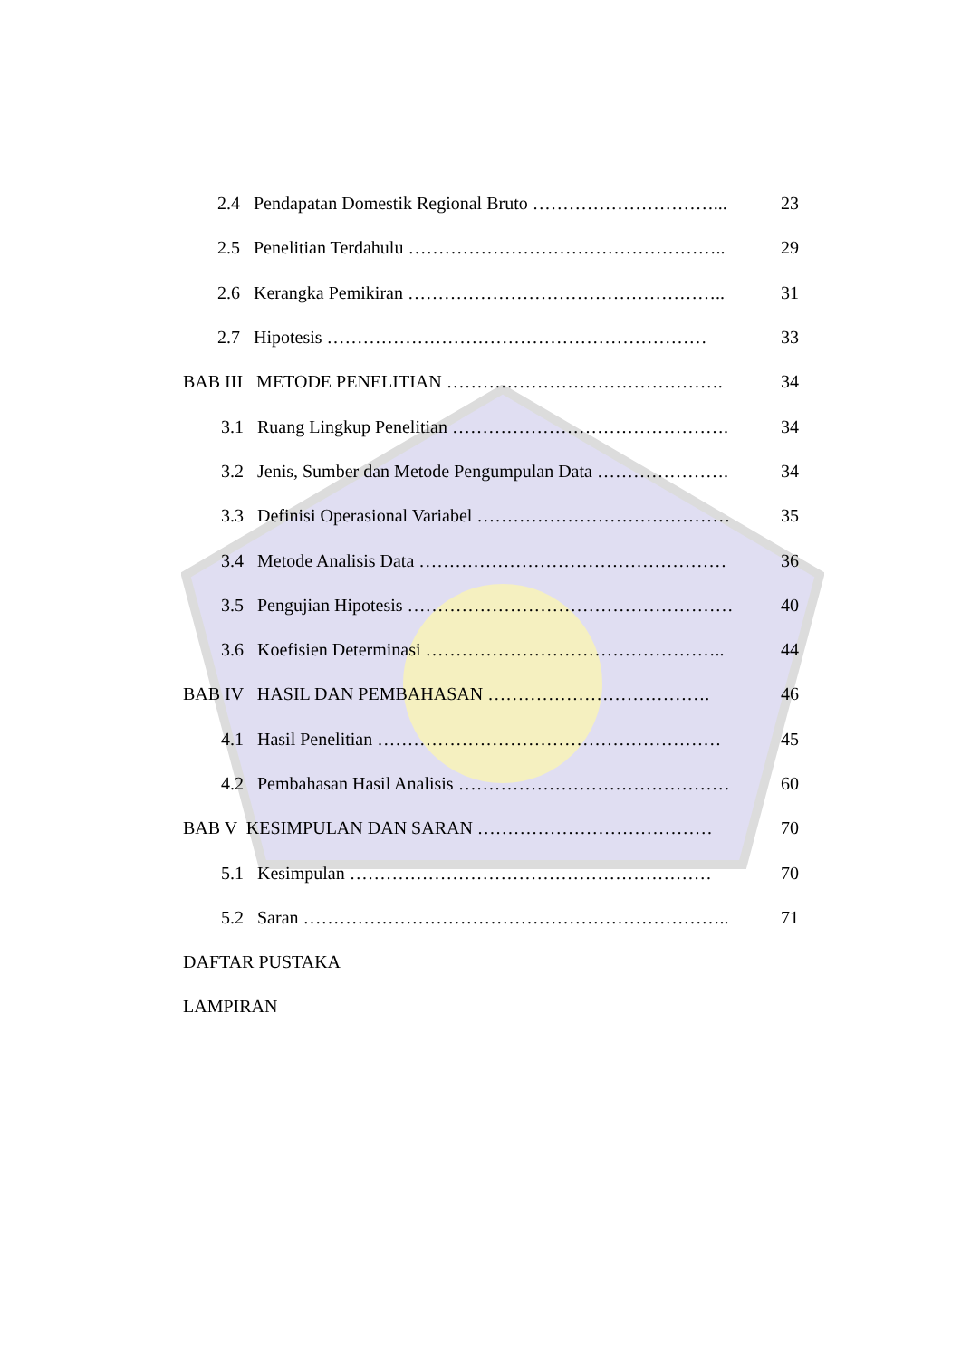2.4 Pendapatan Domestik Regional Bruto …………………………... 23
2.5 Penelitian Terdahulu …………………………………………….. 29
2.6 Kerangka Pemikiran …………………………………………….. 31
2.7 Hipotesis ……………………………………………………… 33
BAB III METODE PENELITIAN ………………………………………. 34
3.1 Ruang Lingkup Penelitian ………………………………………. 34
3.2 Jenis, Sumber dan Metode Pengumpulan Data …………………. 34
3.3 Definisi Operasional Variabel …………………………………… 35
3.4 Metode Analisis Data …………………………………………… 36
3.5 Pengujian Hipotesis ……………………………………………… 40
3.6 Koefisien Determinasi ………………………………………….. 44
BAB IV HASIL DAN PEMBAHASAN ………………………………. 46
4.1 Hasil Penelitian ………………………………………………… 45
4.2 Pembahasan Hasil Analisis ……………………………………… 60
BAB V KESIMPULAN DAN SARAN ………………………………… 70
5.1 Kesimpulan …………………………………………………… 70
5.2 Saran …………………………………………………………….. 71
DAFTAR PUSTAKA
LAMPIRAN